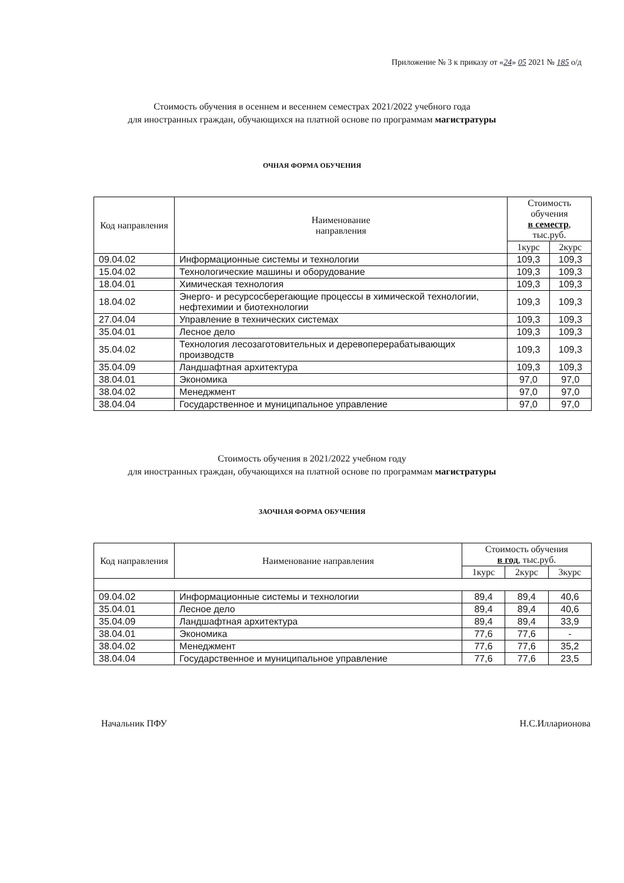Приложение № 3 к приказу от «24» 05 2021 № 185 о/д
Стоимость обучения в осеннем и весеннем семестрах 2021/2022 учебного года
для иностранных граждан, обучающихся на платной основе по программам магистратуры
ОЧНАЯ ФОРМА ОБУЧЕНИЯ
| Код направления | Наименование направления | Стоимость обучения в семестр , тыс.руб. | |
| --- | --- | --- | --- |
| | | 1курс | 2курс |
| 09.04.02 | Информационные системы и технологии | 109,3 | 109,3 |
| 15.04.02 | Технологические машины и оборудование | 109,3 | 109,3 |
| 18.04.01 | Химическая технология | 109,3 | 109,3 |
| 18.04.02 | Энерго- и ресурсосберегающие процессы в химической технологии, нефтехимии и биотехнологии | 109,3 | 109,3 |
| 27.04.04 | Управление в технических системах | 109,3 | 109,3 |
| 35.04.01 | Лесное дело | 109,3 | 109,3 |
| 35.04.02 | Технология лесозаготовительных и деревоперерабатывающих производств | 109,3 | 109,3 |
| 35.04.09 | Ландшафтная архитектура | 109,3 | 109,3 |
| 38.04.01 | Экономика | 97,0 | 97,0 |
| 38.04.02 | Менеджмент | 97,0 | 97,0 |
| 38.04.04 | Государственное и муниципальное управление | 97,0 | 97,0 |
Стоимость обучения в 2021/2022 учебном году
для иностранных граждан, обучающихся на платной основе по программам магистратуры
ЗАОЧНАЯ ФОРМА ОБУЧЕНИЯ
| Код направления | Наименование направления | Стоимость обучения в год , тыс.руб. | | |
| --- | --- | --- | --- | --- |
| | | 1курс | 2курс | 3курс |
| 09.04.02 | Информационные системы и технологии | 89,4 | 89,4 | 40,6 |
| 35.04.01 | Лесное дело | 89,4 | 89,4 | 40,6 |
| 35.04.09 | Ландшафтная архитектура | 89,4 | 89,4 | 33,9 |
| 38.04.01 | Экономика | 77,6 | 77,6 | - |
| 38.04.02 | Менеджмент | 77,6 | 77,6 | 35,2 |
| 38.04.04 | Государственное и муниципальное управление | 77,6 | 77,6 | 23,5 |
Начальник ПФУ Н.С.Илларионова